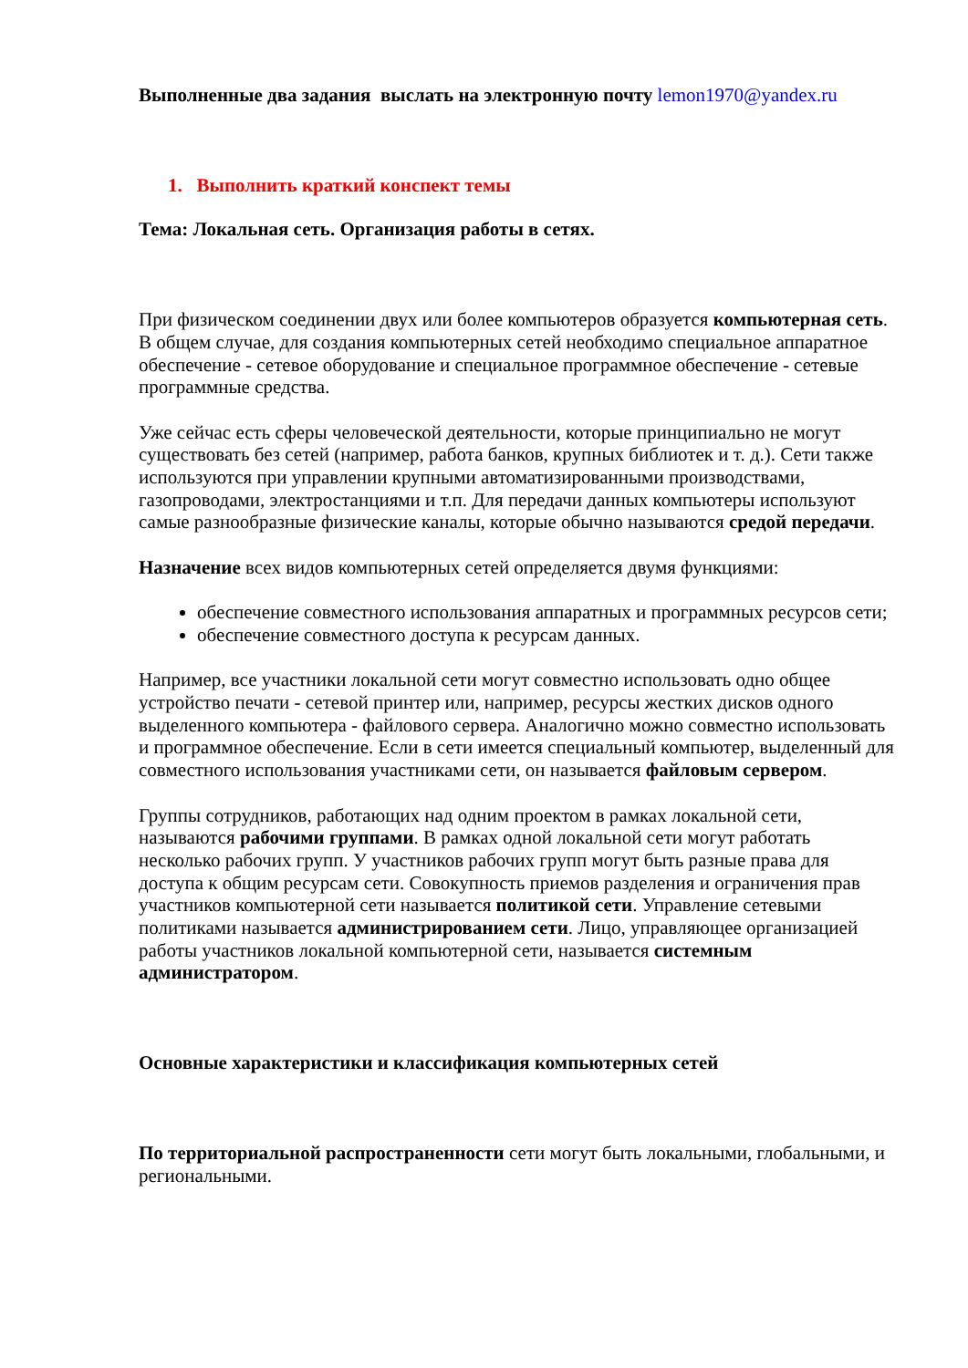Выполненные два задания выслать на электронную почту lemon1970@yandex.ru
1. Выполнить краткий конспект темы
Тема: Локальная сеть. Организация работы в сетях.
При физическом соединении двух или более компьютеров образуется компьютерная сеть. В общем случае, для создания компьютерных сетей необходимо специальное аппаратное обеспечение - сетевое оборудование и специальное программное обеспечение - сетевые программные средства.
Уже сейчас есть сферы человеческой деятельности, которые принципиально не могут существовать без сетей (например, работа банков, крупных библиотек и т. д.). Сети также используются при управлении крупными автоматизированными производствами, газопроводами, электростанциями и т.п. Для передачи данных компьютеры используют самые разнообразные физические каналы, которые обычно называются средой передачи.
Назначение всех видов компьютерных сетей определяется двумя функциями:
обеспечение совместного использования аппаратных и программных ресурсов сети;
обеспечение совместного доступа к ресурсам данных.
Например, все участники локальной сети могут совместно использовать одно общее устройство печати - сетевой принтер или, например, ресурсы жестких дисков одного выделенного компьютера - файлового сервера. Аналогично можно совместно использовать и программное обеспечение. Если в сети имеется специальный компьютер, выделенный для совместного использования участниками сети, он называется файловым сервером.
Группы сотрудников, работающих над одним проектом в рамках локальной сети, называются рабочими группами. В рамках одной локальной сети могут работать несколько рабочих групп. У участников рабочих групп могут быть разные права для доступа к общим ресурсам сети. Совокупность приемов разделения и ограничения прав участников компьютерной сети называется политикой сети. Управление сетевыми политиками называется администрированием сети. Лицо, управляющее организацией работы участников локальной компьютерной сети, называется системным администратором.
Основные характеристики и классификация компьютерных сетей
По территориальной распространенности сети могут быть локальными, глобальными, и региональными.